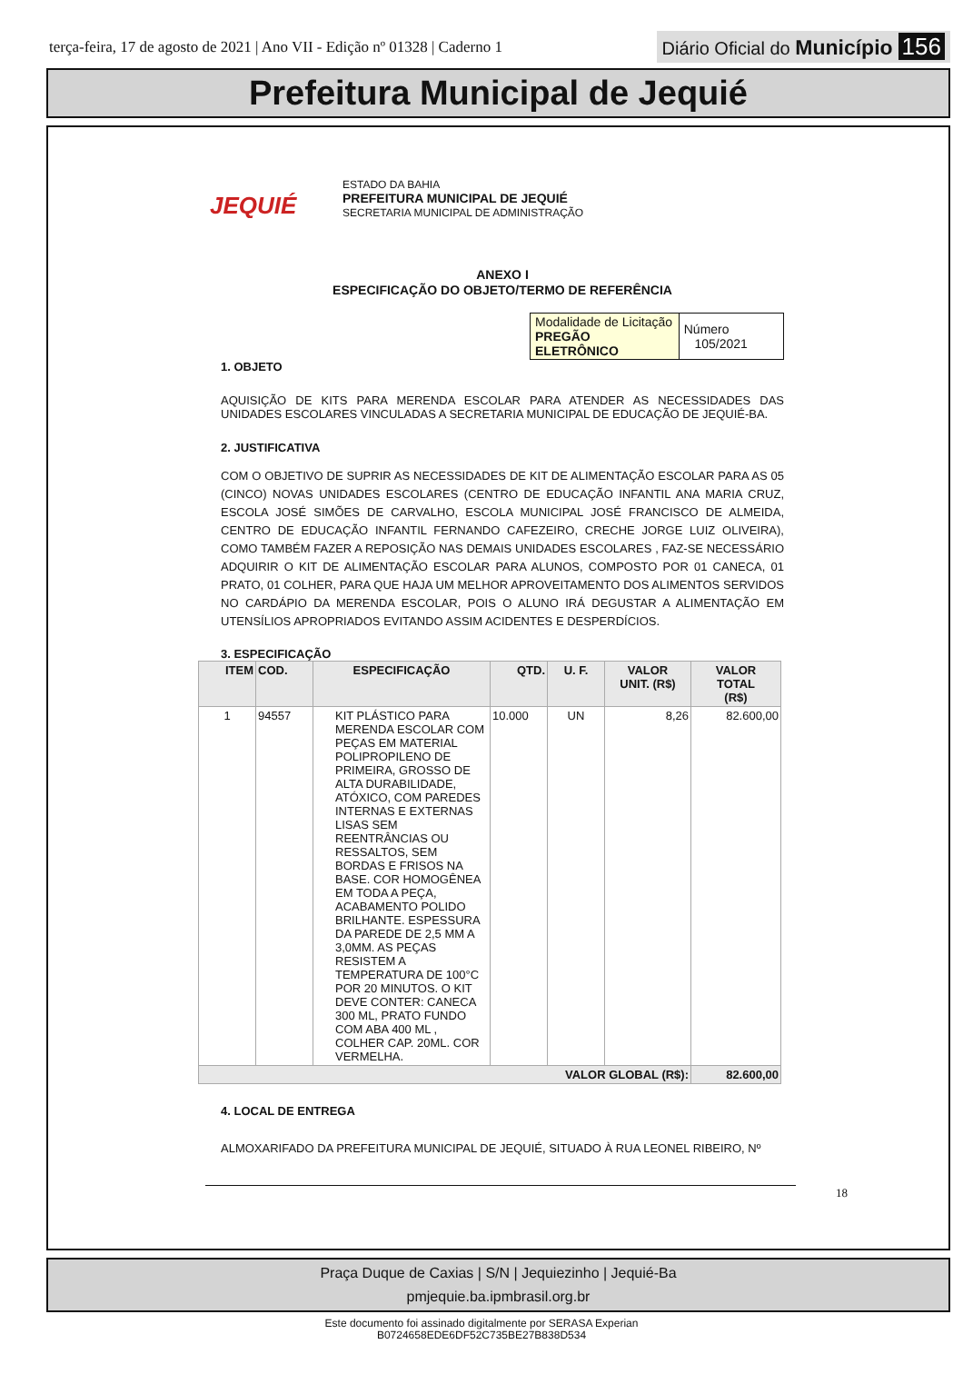terça-feira, 17 de agosto de 2021 | Ano VII - Edição nº 01328 | Caderno 1
Diário Oficial do Município 156
Prefeitura Municipal de Jequié
JEQUIÉ
ESTADO DA BAHIA
PREFEITURA MUNICIPAL DE JEQUIÉ
SECRETARIA MUNICIPAL DE ADMINISTRAÇÃO
ANEXO I
ESPECIFICAÇÃO DO OBJETO/TERMO DE REFERÊNCIA
| Modalidade de Licitação PREGÃO ELETRÔNICO | Número 105/2021 |
1. OBJETO
AQUISIÇÃO DE KITS PARA MERENDA ESCOLAR PARA ATENDER AS NECESSIDADES DAS UNIDADES ESCOLARES VINCULADAS A SECRETARIA MUNICIPAL DE EDUCAÇÃO DE JEQUIÉ-BA.
2. JUSTIFICATIVA
COM O OBJETIVO DE SUPRIR AS NECESSIDADES DE KIT DE ALIMENTAÇÃO ESCOLAR PARA AS 05 (CINCO) NOVAS UNIDADES ESCOLARES (CENTRO DE EDUCAÇÃO INFANTIL ANA MARIA CRUZ, ESCOLA JOSÉ SIMÕES DE CARVALHO, ESCOLA MUNICIPAL JOSÉ FRANCISCO DE ALMEIDA, CENTRO DE EDUCAÇÃO INFANTIL FERNANDO CAFEZEIRO, CRECHE JORGE LUIZ OLIVEIRA), COMO TAMBÉM FAZER A REPOSIÇÃO NAS DEMAIS UNIDADES ESCOLARES , FAZ-SE NECESSÁRIO ADQUIRIR O KIT DE ALIMENTAÇÃO ESCOLAR PARA ALUNOS, COMPOSTO POR 01 CANECA, 01 PRATO, 01 COLHER, PARA QUE HAJA UM MELHOR APROVEITAMENTO DOS ALIMENTOS SERVIDOS NO CARDÁPIO DA MERENDA ESCOLAR, POIS O ALUNO IRÁ DEGUSTAR A ALIMENTAÇÃO EM UTENSÍLIOS APROPRIADOS EVITANDO ASSIM ACIDENTES E DESPERDÍCIOS.
3. ESPECIFICAÇÃO
| ITEM | COD. | ESPECIFICAÇÃO | QTD. | U. F. | VALOR UNIT. (R$) | VALOR TOTAL (R$) |
| --- | --- | --- | --- | --- | --- | --- |
| 1 | 94557 | KIT PLÁSTICO PARA MERENDA ESCOLAR COM PEÇAS EM MATERIAL POLIPROPILENO DE PRIMEIRA, GROSSO DE ALTA DURABILIDADE, ATÓXICO, COM PAREDES INTERNAS E EXTERNAS LISAS SEM REENTRÂNCIAS OU RESSALTOS, SEM BORDAS E FRISOS NA BASE. COR HOMOGÊNEA EM TODA A PEÇA, ACABAMENTO POLIDO BRILHANTE. ESPESSURA DA PAREDE DE 2,5 MM A 3,0MM. AS PEÇAS RESISTEM A TEMPERATURA DE 100°C POR 20 MINUTOS. O KIT DEVE CONTER: CANECA 300 ML, PRATO FUNDO COM ABA 400 ML , COLHER CAP. 20ML. COR VERMELHA. | 10.000 | UN | 8,26 | 82.600,00 |
| VALOR GLOBAL (R$): | | | | | | 82.600,00 |
4. LOCAL DE ENTREGA
ALMOXARIFADO DA PREFEITURA MUNICIPAL DE JEQUIÉ, SITUADO À RUA LEONEL RIBEIRO, Nº
18
Praça Duque de Caxias | S/N | Jequiezinho | Jequié-Ba
pmjequie.ba.ipmbrasil.org.br
Este documento foi assinado digitalmente por SERASA Experian
B0724658EDE6DF52C735BE27B838D534